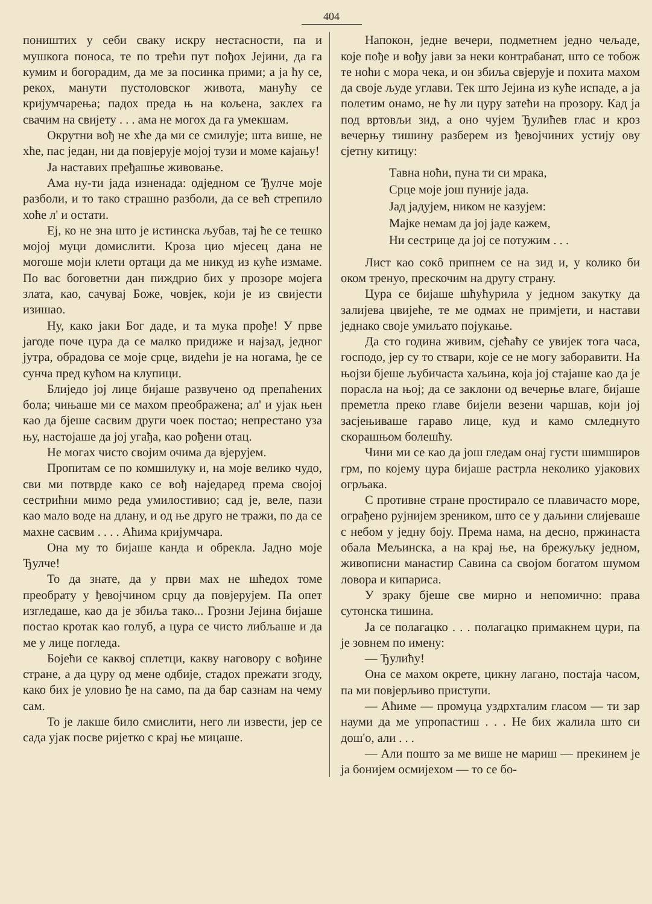404
поништих у себи сваку искру нестасности, па и мушкога поноса, те по трећи пут пођох Јејини, да га кумим и богорадим, да ме за посинка прими; а ја ћу се, рекох, манути пустоловског живота, манућу се кријумчарења; падох преда њ на кољена, заклех га свачим на свијету . . . ама не могох да га умекшам.
Окрутни вођ не хће да ми се смилује; шта више, не хће, пас један, ни да повјерује мојој тузи и моме кајању!
Ја наставих пређашње живовање.
Ама ну-ти јада изненада: одједном се Ђулче моје разболи, и то тако страшно разболи, да се већ стрепило хоће л' и остати.
Еј, ко не зна што је истинска љубав, тај ће се тешко мојој муци домислити. Кроза цио мјесец дана не могоше моји клети ортаци да ме никуд из куће измаме. По вас боговетни дан пиждрио бих у прозоре мојега злата, као, сачувај Боже, човјек, који је из свијести изишао.
Ну, како јаки Бог даде, и та мука прође! У прве јагоде поче цура да се малко придиже и најзад, једног јутра, обрадова се моје срце, видећи је на ногама, ђе се сунча пред кућом на клупици.
Блиједо јој лице бијаше развучено од препаћених бола; чињаше ми се махом преображена; ал' и ујак њен као да бјеше сасвим други чоек постао; непрестано уза њу, настојаше да јој угађа, као рођени отац.
Не могах чисто својим очима да вјерујем.
Пропитам се по комшилуку и, на моје велико чудо, сви ми потврде како се вођ наједаред према својој сестрићни мимо реда умилостивио; сад је, веле, пази као мало воде на длану, и од ње друго не тражи, по да се махне сасвим . . . . Аћима кријумчара.
Она му то бијаше канда и обрекла. Јадно моје Ђулче!
То да знате, да у први мах не шћедох томе преобрату у ђевојчином срцу да повјерујем. Па опет изгледаше, као да је збиља тако... Грозни Јејина бијаше постао кротак као голуб, а цура се чисто либљаше и да ме у лице погледа.
Бојећи се каквој сплетци, какву наговору с вођине стране, а да цуру од мене одбије, стадох прежати згоду, како бих је уловио ђе на само, па да бар сазнам на чему сам.
То је лакше било смислити, него ли извести, јер се сада ујак посве ријетко с крај ње мицаше.
Напокон, једне вечери, подметнем једно чељаде, које пође и вођу јави за неки контрабанат, што се тобож те ноћи с мора чека, и он збиља свјерује и похита махом да своје људе углави. Тек што Јејина из куће испаде, а ја полетим онамо, не ћу ли цуру затећи на прозору. Кад ја под вртовљи зид, а оно чујем Ђулићев глас и кроз вечерњу тишину разберем из ђевојчиних устију ову сјетну китицу:
Тавна ноћи, пуна ти си мрака,
Срце моје још пуније јада.
Јад јадујем, ником не казујем:
Мајке немам да јој јаде кажем,
Ни сестрице да јој се потужим . . .
Лист као сокô припнем се на зид и, у колико би оком тренуо, прескочим на другу страну.
Цура се бијаше шћућурила у једном закутку да залијева цвијеће, те ме одмах не примјети, и настави једнако своје умиљато поjукање.
Да сто година живим, сјећаћу се увијек тога часа, господо, јер су то ствари, које се не могу заборавити. На њојзи бјеше љубичаста хаљина, која јој стајаше као да је порасла на њој; да се заклони од вечерње влаге, бијаше преметла преко главе бијели везени чаршав, који јој засјењиваше гараво лице, куд и камо смледнуто скорашњом болешћу.
Чини ми се као да још гледам онај густи шимширов грм, по којему цура бијаше растрла неколико ујакових огрљака.
С противне стране простирало се плавичасто море, ограђено рујнијем зреником, што се у даљини слијеваше с небом у једну боју. Према нама, на десно, пржинаста обала Мељинска, а на крај ње, на брежуљку једном, живописни манастир Савина са својом богатом шумом ловора и кипариса.
У зраку бјеше све мирно и непомично: права сутонска тишина.
Ја се полагацко . . . полагацко примакнем цури, па је зовнем по имену:
— Ђулићу!
Она се махом окрете, цикну лагано, постаја часом, па ми повјерљиво приступи.
— Аћиме — промуца уздрхталим гласом — ти зар науми да ме упропастиш . . . Не бих жалила што си дош'о, али . . .
— Али пошто за ме више не мариш — прекинем је ја бонијем осмијехом — то се бо-